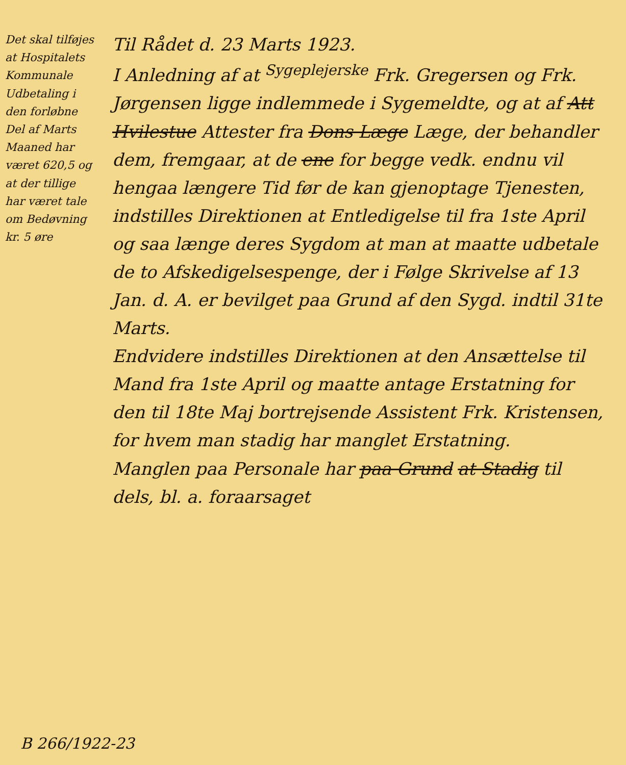Det skal tilføjes at Hospitalets Kommunale Udbetaling i den forløbne Del af Marts Maaned har været 620,5 og at der tillige har været tale om Bedøvning kr. 5 øre
Til Rådet d. 23 Marts 1923.
I Anledning af at <sup>Sygeplejerske</sup> Frk. Gregersen og Frk. Jørgensen ligge indlemmede i Sygemeldte, og at af Att Hvilestue Attester fra Dons Læge Læge, der behandler dem, fremgaar, at de ene for begge vedk. endnu vil hengaa længere Tid før de kan gjenoptage Tjenesten, indstilles Direktionen at Entledigelse til fra 1ste April og saa længe deres Sygdom at man at maatte udbetale de to Afskedigelsespenge, der i Følge Skrivelse af 13 Jan. d. A. er bevilget paa Grund af den Sygd. indtil 31te Marts.
Endvidere indstilles Direktionen at den Ansættelse til Mand fra 1ste April og maatte antage Erstatning for den til 18te Maj bortrejsende Assistent Frk. Kristensen, for hvem man stadig har manglet Erstatning.
Manglen paa Personale har paa Grund at Stadig til dels, bl. a. foraarsaget
B 266/1922-23